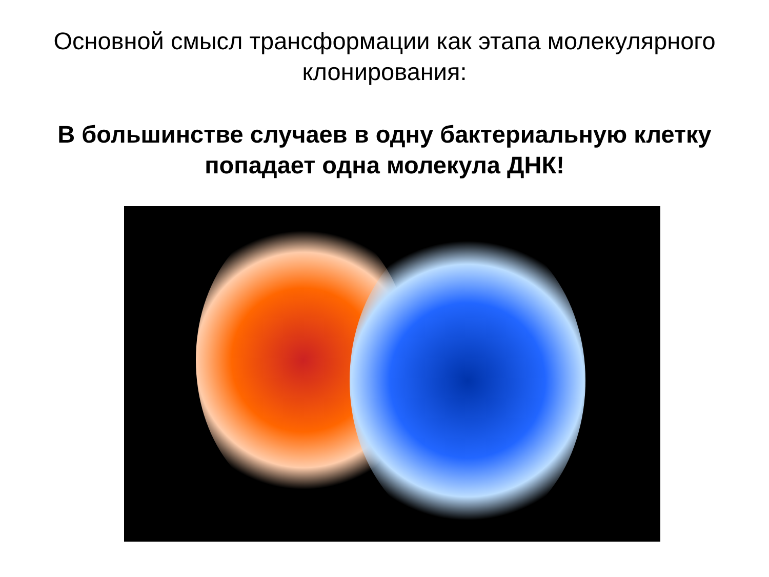Основной смысл трансформации как этапа молекулярного клонирования:
В большинстве случаев в одну бактериальную клетку попадает одна молекула ДНК!